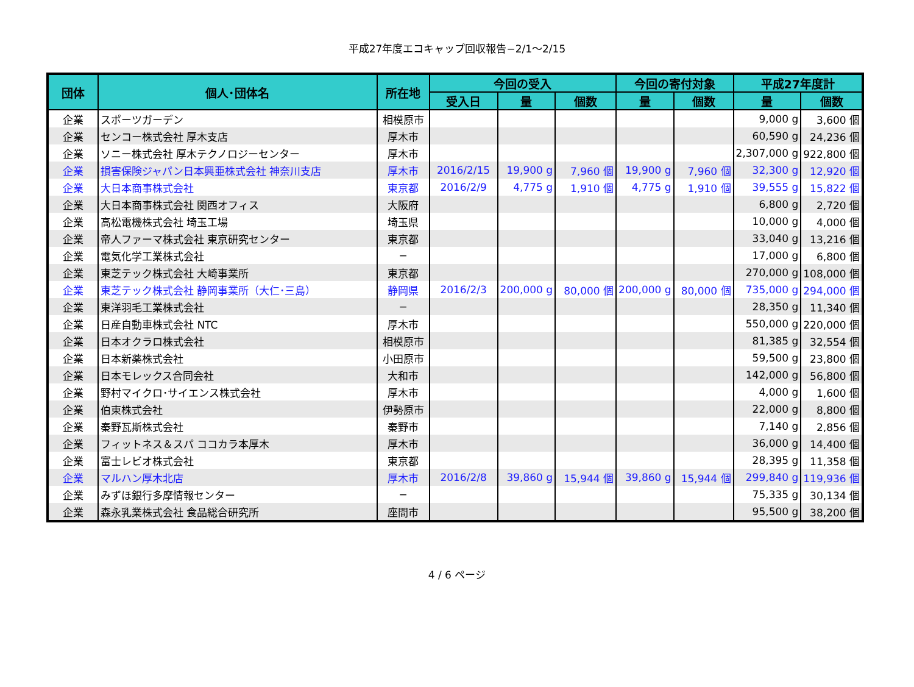平成27年度エコキャップ回収報告−2/1〜2/15
| 団体 | 個人･団体名 | 所在地 | 今回の受入 | | | 今回の寄付対象 | | 平成27年度計 | |
| --- | --- | --- | --- | --- | --- | --- | --- | --- | --- |
| | | | 受入日 | 量 | 個数 | 量 | 個数 | 量 | 個数 |
| 企業 | スポーツガーデン | 相模原市 | | | | | | 9,000 g | 3,600 個 |
| 企業 | センコー株式会社 厚木支店 | 厚木市 | | | | | | 60,590 g | 24,236 個 |
| 企業 | ソニー株式会社 厚木テクノロジーセンター | 厚木市 | | | | | | 2,307,000 g | 922,800 個 |
| 企業 | 損害保険ジャパン日本興亜株式会社 神奈川支店 | 厚木市 | 2016/2/15 | 19,900 g | 7,960 個 | 19,900 g | 7,960 個 | 32,300 g | 12,920 個 |
| 企業 | 大日本商事株式会社 | 東京都 | 2016/2/9 | 4,775 g | 1,910 個 | 4,775 g | 1,910 個 | 39,555 g | 15,822 個 |
| 企業 | 大日本商事株式会社 関西オフィス | 大阪府 | | | | | | 6,800 g | 2,720 個 |
| 企業 | 高松電機株式会社 埼玉工場 | 埼玉県 | | | | | | 10,000 g | 4,000 個 |
| 企業 | 帝人ファーマ株式会社 東京研究センター | 東京都 | | | | | | 33,040 g | 13,216 個 |
| 企業 | 電気化学工業株式会社 | − | | | | | | 17,000 g | 6,800 個 |
| 企業 | 東芝テック株式会社 大崎事業所 | 東京都 | | | | | | 270,000 g | 108,000 個 |
| 企業 | 東芝テック株式会社 静岡事業所（大仁･三島） | 静岡県 | 2016/2/3 | 200,000 g | 80,000 個 | 200,000 g | 80,000 個 | 735,000 g | 294,000 個 |
| 企業 | 東洋羽毛工業株式会社 | − | | | | | | 28,350 g | 11,340 個 |
| 企業 | 日産自動車株式会社 NTC | 厚木市 | | | | | | 550,000 g | 220,000 個 |
| 企業 | 日本オクラロ株式会社 | 相模原市 | | | | | | 81,385 g | 32,554 個 |
| 企業 | 日本新薬株式会社 | 小田原市 | | | | | | 59,500 g | 23,800 個 |
| 企業 | 日本モレックス合同会社 | 大和市 | | | | | | 142,000 g | 56,800 個 |
| 企業 | 野村マイクロ･サイエンス株式会社 | 厚木市 | | | | | | 4,000 g | 1,600 個 |
| 企業 | 伯東株式会社 | 伊勢原市 | | | | | | 22,000 g | 8,800 個 |
| 企業 | 秦野瓦斯株式会社 | 秦野市 | | | | | | 7,140 g | 2,856 個 |
| 企業 | フィットネス＆スパ ココカラ本厚木 | 厚木市 | | | | | | 36,000 g | 14,400 個 |
| 企業 | 富士レビオ株式会社 | 東京都 | | | | | | 28,395 g | 11,358 個 |
| 企業 | マルハン厚木北店 | 厚木市 | 2016/2/8 | 39,860 g | 15,944 個 | 39,860 g | 15,944 個 | 299,840 g | 119,936 個 |
| 企業 | みずほ銀行多摩情報センター | − | | | | | | 75,335 g | 30,134 個 |
| 企業 | 森永乳業株式会社 食品総合研究所 | 座間市 | | | | | | 95,500 g | 38,200 個 |
4 / 6 ページ